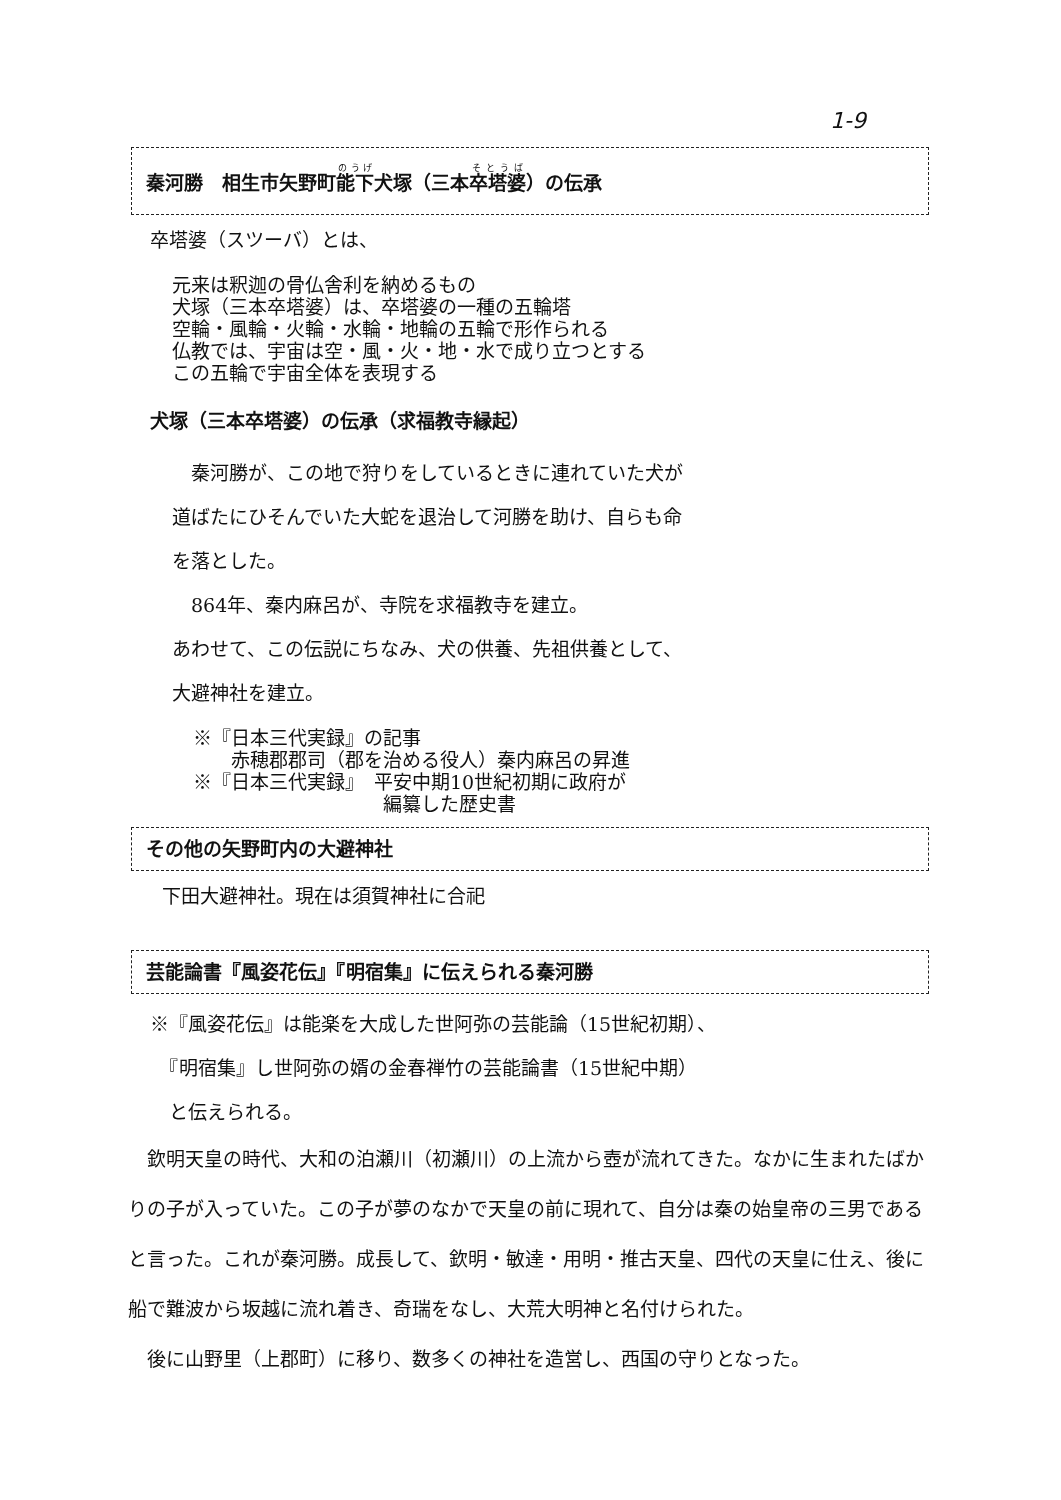1-9
秦河勝　相生市矢野町能下犬塚（三本卒塔婆）の伝承
卒塔婆（スツーバ）とは、
元来は釈迦の骨仏舎利を納めるもの
犬塚（三本卒塔婆）は、卒塔婆の一種の五輪塔
空輪・風輪・火輪・水輪・地輪の五輪で形作られる
仏教では、宇宙は空・風・火・地・水で成り立つとする
この五輪で宇宙全体を表現する
犬塚（三本卒塔婆）の伝承（求福教寺縁起）
　秦河勝が、この地で狩りをしているときに連れていた犬が
道ばたにひそんでいた大蛇を退治して河勝を助け、自らも命
を落とした。
　864年、秦内麻呂が、寺院を求福教寺を建立。
あわせて、この伝説にちなみ、犬の供養、先祖供養として、
大避神社を建立。
※『日本三代実録』の記事
　　赤穂郡郡司（郡を治める役人）秦内麻呂の昇進
※『日本三代実録』　平安中期10世紀初期に政府が
　　　　　　　　　　編纂した歴史書
その他の矢野町内の大避神社
下田大避神社。現在は須賀神社に合祀
芸能論書『風姿花伝』『明宿集』に伝えられる秦河勝
※『風姿花伝』は能楽を大成した世阿弥の芸能論（15世紀初期）、
　『明宿集』し世阿弥の婿の金春禅竹の芸能論書（15世紀中期）
　と伝えられる。
　欽明天皇の時代、大和の泊瀬川（初瀬川）の上流から壺が流れてきた。なかに生まれたばかりの子が入っていた。この子が夢のなかで天皇の前に現れて、自分は秦の始皇帝の三男であると言った。これが秦河勝。成長して、欽明・敏達・用明・推古天皇、四代の天皇に仕え、後に船で難波から坂越に流れ着き、奇瑞をなし、大荒大明神と名付けられた。
　後に山野里（上郡町）に移り、数多くの神社を造営し、西国の守りとなった。